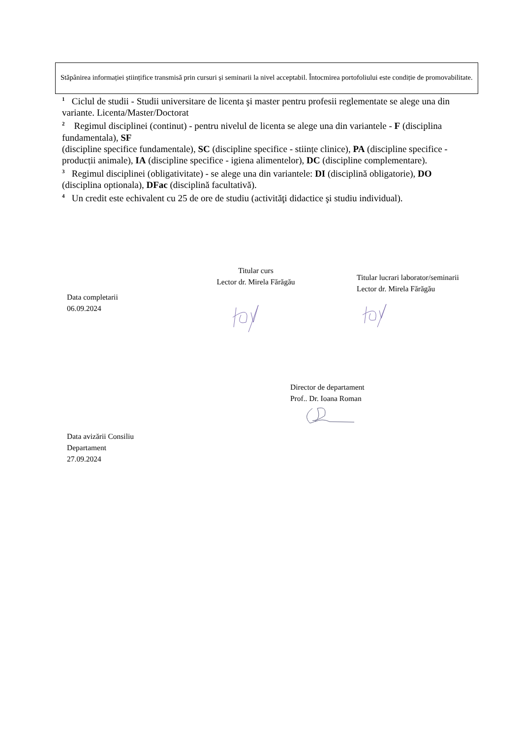Stăpânirea informației științifice transmisă prin cursuri și seminarii la nivel acceptabil. Întocmirea portofoliului este condiție de promovabilitate.
<sup>1</sup> Ciclul de studii - Studii universitare de licenta şi master pentru profesii reglementate se alege una din variante. Licenta/Master/Doctorat
<sup>2</sup> Regimul disciplinei (continut) - pentru nivelul de licenta se alege una din variantele - F (disciplina fundamentala), SF
(discipline specifice fundamentale), SC (discipline specifice - stiințe clinice), PA (discipline specifice - producții animale), IA (discipline specifice - igiena alimentelor), DC (discipline complementare).
<sup>3</sup> Regimul disciplinei (obligativitate) - se alege una din variantele: DI (disciplină obligatorie), DO
(disciplina optionala), DFac (disciplină facultativă).
<sup>4</sup> Un credit este echivalent cu 25 de ore de studiu (activităţi didactice şi studiu individual).
Titular curs
Lector dr. Mirela Fărăgău
Titular lucrari laborator/seminarii
Lector dr. Mirela Fărăgău
Data completarii
06.09.2024
Director de departament
Prof.. Dr. Ioana Roman
Data avizării Consiliu
Departament
27.09.2024